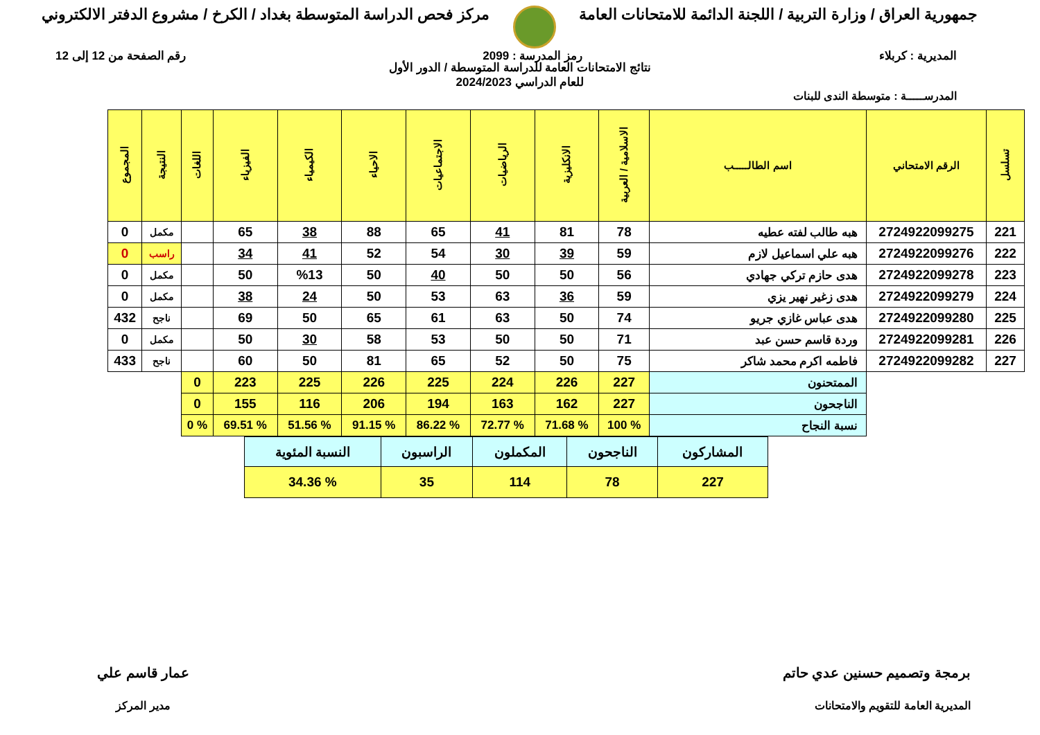جمهورية العراق / وزارة التربية / اللجنة الدائمة للامتحانات العامة
مركز فحص الدراسة المتوسطة بغداد / الكرخ / مشروع الدفتر الالكتروني
المديرية : كربلاء رمز المدرسة : 2099 رقم الصفحة من 12 إلى 12
نتائج الامتحانات العامة للدراسة المتوسطة / الدور الأول
للعام الدراسي 2024/2023
المدرســـــة : متوسطة الندى للبنات
| تسلسل | الرقم الامتحاني | اسم الطالـــــب | الاسلامية / العربية | الانكليزية | الرياضيات | الاجتماعيات | الاحياء | الكيمياء | الفيزياء | اللغات | النتيجة | المجموع |
| --- | --- | --- | --- | --- | --- | --- | --- | --- | --- | --- | --- | --- |
| 221 | 2724922099275 | هبه طالب لفته عطيه | 78 | 81 | 41 | 65 | 88 | 38 | 65 | | مكمل | 0 |
| 222 | 2724922099276 | هبه علي اسماعيل لازم | 59 | 39 | 30 | 54 | 52 | 41 | 34 | | راسب | 0 |
| 223 | 2724922099278 | هدى حازم تركي جهادي | 56 | 50 | 50 | 40 | 50 | %13 | 50 | | مكمل | 0 |
| 224 | 2724922099279 | هدى زغير نهير يزي | 59 | 36 | 63 | 53 | 50 | 24 | 38 | | مكمل | 0 |
| 225 | 2724922099280 | هدى عباس غازي جريو | 74 | 50 | 63 | 61 | 65 | 50 | 69 | | ناجح | 432 |
| 226 | 2724922099281 | وردة قاسم حسن عبد | 71 | 50 | 50 | 53 | 58 | 30 | 50 | | مكمل | 0 |
| 227 | 2724922099282 | فاطمه اكرم محمد شاكر | 75 | 50 | 52 | 65 | 81 | 50 | 60 | | ناجح | 433 |
| | | الممتحنون | 227 | 226 | 224 | 225 | 226 | 225 | 223 | 0 | | |
| | | الناجحون | 227 | 162 | 163 | 194 | 206 | 116 | 155 | 0 | | |
| | | نسبة النجاح | % 100 | % 71.68 | % 72.77 | % 86.22 | % 91.15 | % 51.56 | % 69.51 | % 0 | | |
| المشاركون | الناجحون | المكملون | الراسبون | النسبة المئوية |
| 227 | 78 | 114 | 35 | % 34.36 |
برمجة وتصميم حسنين عدي حاتم
المديرية العامة للتقويم والامتحانات
عمار قاسم علي
مدير المركز